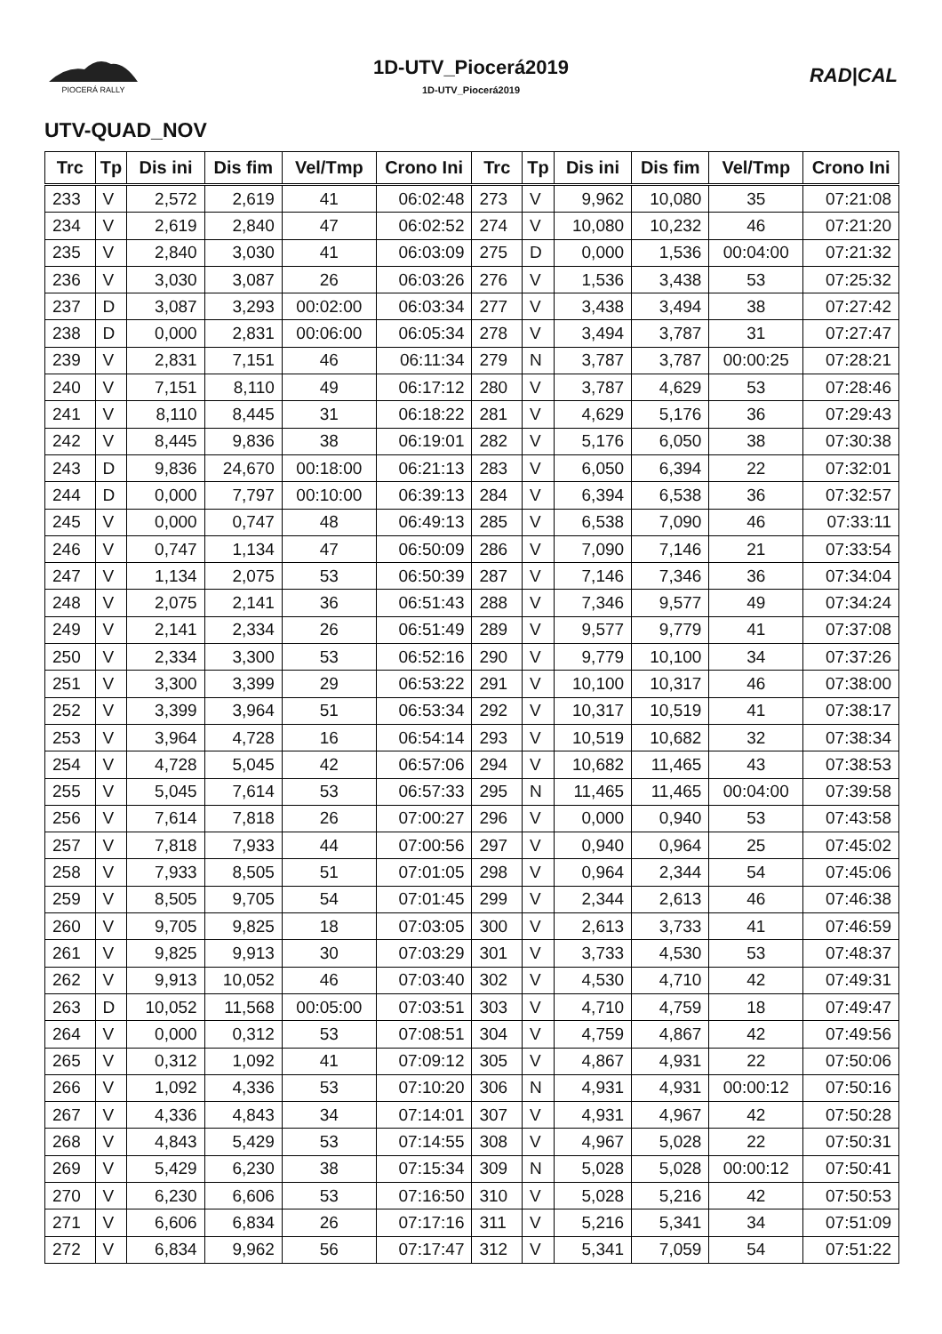PIOCERÁ RALLY
1D-UTV_Piocerá2019
1D-UTV_Piocerá2019
RAD|CAL
UTV-QUAD_NOV
| Trc | Tp | Dis ini | Dis fim | Vel/Tmp | Crono Ini | Trc | Tp | Dis ini | Dis fim | Vel/Tmp | Crono Ini |
| --- | --- | --- | --- | --- | --- | --- | --- | --- | --- | --- | --- |
| 233 | V | 2,572 | 2,619 | 41 | 06:02:48 | 273 | V | 9,962 | 10,080 | 35 | 07:21:08 |
| 234 | V | 2,619 | 2,840 | 47 | 06:02:52 | 274 | V | 10,080 | 10,232 | 46 | 07:21:20 |
| 235 | V | 2,840 | 3,030 | 41 | 06:03:09 | 275 | D | 0,000 | 1,536 | 00:04:00 | 07:21:32 |
| 236 | V | 3,030 | 3,087 | 26 | 06:03:26 | 276 | V | 1,536 | 3,438 | 53 | 07:25:32 |
| 237 | D | 3,087 | 3,293 | 00:02:00 | 06:03:34 | 277 | V | 3,438 | 3,494 | 38 | 07:27:42 |
| 238 | D | 0,000 | 2,831 | 00:06:00 | 06:05:34 | 278 | V | 3,494 | 3,787 | 31 | 07:27:47 |
| 239 | V | 2,831 | 7,151 | 46 | 06:11:34 | 279 | N | 3,787 | 3,787 | 00:00:25 | 07:28:21 |
| 240 | V | 7,151 | 8,110 | 49 | 06:17:12 | 280 | V | 3,787 | 4,629 | 53 | 07:28:46 |
| 241 | V | 8,110 | 8,445 | 31 | 06:18:22 | 281 | V | 4,629 | 5,176 | 36 | 07:29:43 |
| 242 | V | 8,445 | 9,836 | 38 | 06:19:01 | 282 | V | 5,176 | 6,050 | 38 | 07:30:38 |
| 243 | D | 9,836 | 24,670 | 00:18:00 | 06:21:13 | 283 | V | 6,050 | 6,394 | 22 | 07:32:01 |
| 244 | D | 0,000 | 7,797 | 00:10:00 | 06:39:13 | 284 | V | 6,394 | 6,538 | 36 | 07:32:57 |
| 245 | V | 0,000 | 0,747 | 48 | 06:49:13 | 285 | V | 6,538 | 7,090 | 46 | 07:33:11 |
| 246 | V | 0,747 | 1,134 | 47 | 06:50:09 | 286 | V | 7,090 | 7,146 | 21 | 07:33:54 |
| 247 | V | 1,134 | 2,075 | 53 | 06:50:39 | 287 | V | 7,146 | 7,346 | 36 | 07:34:04 |
| 248 | V | 2,075 | 2,141 | 36 | 06:51:43 | 288 | V | 7,346 | 9,577 | 49 | 07:34:24 |
| 249 | V | 2,141 | 2,334 | 26 | 06:51:49 | 289 | V | 9,577 | 9,779 | 41 | 07:37:08 |
| 250 | V | 2,334 | 3,300 | 53 | 06:52:16 | 290 | V | 9,779 | 10,100 | 34 | 07:37:26 |
| 251 | V | 3,300 | 3,399 | 29 | 06:53:22 | 291 | V | 10,100 | 10,317 | 46 | 07:38:00 |
| 252 | V | 3,399 | 3,964 | 51 | 06:53:34 | 292 | V | 10,317 | 10,519 | 41 | 07:38:17 |
| 253 | V | 3,964 | 4,728 | 16 | 06:54:14 | 293 | V | 10,519 | 10,682 | 32 | 07:38:34 |
| 254 | V | 4,728 | 5,045 | 42 | 06:57:06 | 294 | V | 10,682 | 11,465 | 43 | 07:38:53 |
| 255 | V | 5,045 | 7,614 | 53 | 06:57:33 | 295 | N | 11,465 | 11,465 | 00:04:00 | 07:39:58 |
| 256 | V | 7,614 | 7,818 | 26 | 07:00:27 | 296 | V | 0,000 | 0,940 | 53 | 07:43:58 |
| 257 | V | 7,818 | 7,933 | 44 | 07:00:56 | 297 | V | 0,940 | 0,964 | 25 | 07:45:02 |
| 258 | V | 7,933 | 8,505 | 51 | 07:01:05 | 298 | V | 0,964 | 2,344 | 54 | 07:45:06 |
| 259 | V | 8,505 | 9,705 | 54 | 07:01:45 | 299 | V | 2,344 | 2,613 | 46 | 07:46:38 |
| 260 | V | 9,705 | 9,825 | 18 | 07:03:05 | 300 | V | 2,613 | 3,733 | 41 | 07:46:59 |
| 261 | V | 9,825 | 9,913 | 30 | 07:03:29 | 301 | V | 3,733 | 4,530 | 53 | 07:48:37 |
| 262 | V | 9,913 | 10,052 | 46 | 07:03:40 | 302 | V | 4,530 | 4,710 | 42 | 07:49:31 |
| 263 | D | 10,052 | 11,568 | 00:05:00 | 07:03:51 | 303 | V | 4,710 | 4,759 | 18 | 07:49:47 |
| 264 | V | 0,000 | 0,312 | 53 | 07:08:51 | 304 | V | 4,759 | 4,867 | 42 | 07:49:56 |
| 265 | V | 0,312 | 1,092 | 41 | 07:09:12 | 305 | V | 4,867 | 4,931 | 22 | 07:50:06 |
| 266 | V | 1,092 | 4,336 | 53 | 07:10:20 | 306 | N | 4,931 | 4,931 | 00:00:12 | 07:50:16 |
| 267 | V | 4,336 | 4,843 | 34 | 07:14:01 | 307 | V | 4,931 | 4,967 | 42 | 07:50:28 |
| 268 | V | 4,843 | 5,429 | 53 | 07:14:55 | 308 | V | 4,967 | 5,028 | 22 | 07:50:31 |
| 269 | V | 5,429 | 6,230 | 38 | 07:15:34 | 309 | N | 5,028 | 5,028 | 00:00:12 | 07:50:41 |
| 270 | V | 6,230 | 6,606 | 53 | 07:16:50 | 310 | V | 5,028 | 5,216 | 42 | 07:50:53 |
| 271 | V | 6,606 | 6,834 | 26 | 07:17:16 | 311 | V | 5,216 | 5,341 | 34 | 07:51:09 |
| 272 | V | 6,834 | 9,962 | 56 | 07:17:47 | 312 | V | 5,341 | 7,059 | 54 | 07:51:22 |